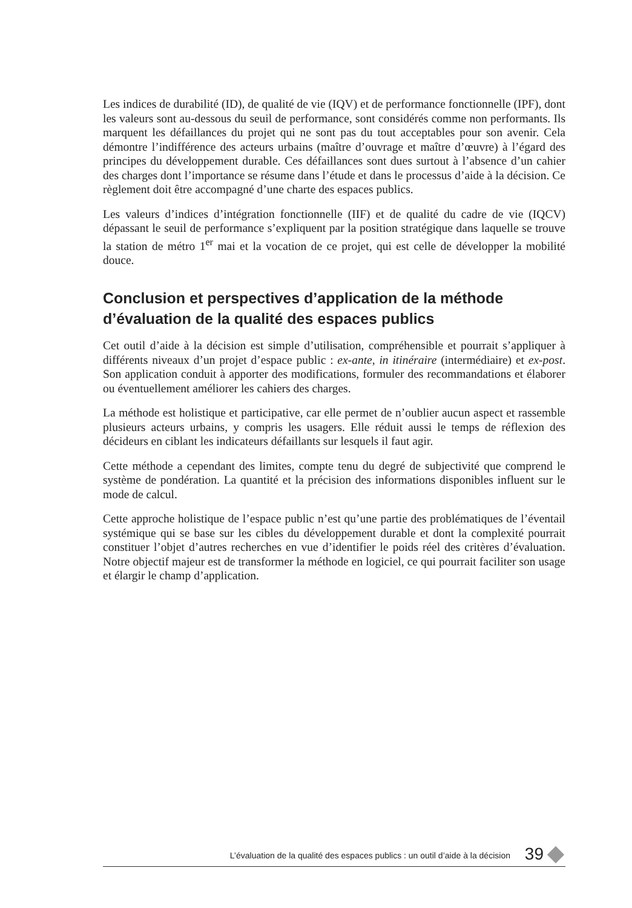Les indices de durabilité (ID), de qualité de vie (IQV) et de performance fonctionnelle (IPF), dont les valeurs sont au-dessous du seuil de performance, sont considérés comme non performants. Ils marquent les défaillances du projet qui ne sont pas du tout acceptables pour son avenir. Cela démontre l’indifférence des acteurs urbains (maître d’ouvrage et maître d’œuvre) à l’égard des principes du développement durable. Ces défaillances sont dues surtout à l’absence d’un cahier des charges dont l’importance se résume dans l’étude et dans le processus d’aide à la décision. Ce règlement doit être accompagné d’une charte des espaces publics.
Les valeurs d’indices d’intégration fonctionnelle (IIF) et de qualité du cadre de vie (IQCV) dépassant le seuil de performance s’expliquent par la position stratégique dans laquelle se trouve la station de métro 1<sup>er</sup> mai et la vocation de ce projet, qui est celle de développer la mobilité douce.
Conclusion et perspectives d’application de la méthode
d’évaluation de la qualité des espaces publics
Cet outil d’aide à la décision est simple d’utilisation, compréhensible et pourrait s’appliquer à différents niveaux d’un projet d’espace public : ex-ante, in itinéraire (intermédiaire) et ex-post. Son application conduit à apporter des modifications, formuler des recommandations et élaborer ou éventuellement améliorer les cahiers des charges.
La méthode est holistique et participative, car elle permet de n’oublier aucun aspect et rassemble plusieurs acteurs urbains, y compris les usagers. Elle réduit aussi le temps de réflexion des décideurs en ciblant les indicateurs défaillants sur lesquels il faut agir.
Cette méthode a cependant des limites, compte tenu du degré de subjectivité que comprend le système de pondération. La quantité et la précision des informations disponibles influent sur le mode de calcul.
Cette approche holistique de l’espace public n’est qu’une partie des problématiques de l’éventail systémique qui se base sur les cibles du développement durable et dont la complexité pourrait constituer l’objet d’autres recherches en vue d’identifier le poids réel des critères d’évaluation. Notre objectif majeur est de transformer la méthode en logiciel, ce qui pourrait faciliter son usage et élargir le champ d’application.
L’évaluation de la qualité des espaces publics : un outil d’aide à la décision 39